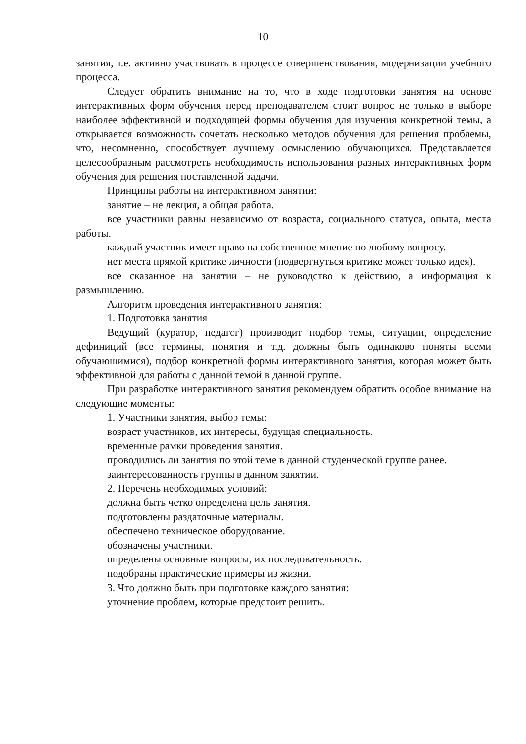10
занятия, т.е. активно участвовать в процессе совершенствования, модернизации учебного процесса.
Следует обратить внимание на то, что в ходе подготовки занятия на основе интерактивных форм обучения перед преподавателем стоит вопрос не только в выборе наиболее эффективной и подходящей формы обучения для изучения конкретной темы, а открывается возможность сочетать несколько методов обучения для решения проблемы, что, несомненно, способствует лучшему осмыслению обучающихся. Представляется целесообразным рассмотреть необходимость использования разных интерактивных форм обучения для решения поставленной задачи.
Принципы работы на интерактивном занятии:
занятие – не лекция, а общая работа.
все участники равны независимо от возраста, социального статуса, опыта, места работы.
каждый участник имеет право на собственное мнение по любому вопросу.
нет места прямой критике личности (подвергнуться критике может только идея).
все сказанное на занятии – не руководство к действию, а информация к размышлению.
Алгоритм проведения интерактивного занятия:
1. Подготовка занятия
Ведущий (куратор, педагог) производит подбор темы, ситуации, определение дефиниций (все термины, понятия и т.д. должны быть одинаково поняты всеми обучающимися), подбор конкретной формы интерактивного занятия, которая может быть эффективной для работы с данной темой в данной группе.
При разработке интерактивного занятия рекомендуем обратить особое внимание на следующие моменты:
1. Участники занятия, выбор темы:
возраст участников, их интересы, будущая специальность.
временные рамки проведения занятия.
проводились ли занятия по этой теме в данной студенческой группе ранее.
заинтересованность группы в данном занятии.
2. Перечень необходимых условий:
должна быть четко определена цель занятия.
подготовлены раздаточные материалы.
обеспечено техническое оборудование.
обозначены участники.
определены основные вопросы, их последовательность.
подобраны практические примеры из жизни.
3. Что должно быть при подготовке каждого занятия:
уточнение проблем, которые предстоит решить.